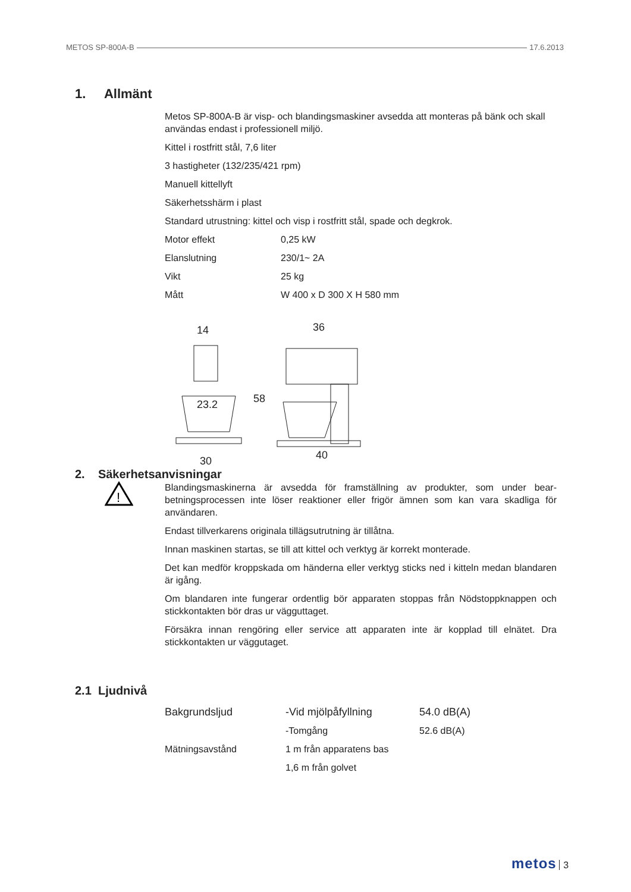METOS SP-800A-B 17.6.2013
1. Allmänt
Metos SP-800A-B är visp- och blandingsmaskiner avsedda att monteras på bänk och skall användas endast i professionell miljö.
Kittel i rostfritt stål, 7,6 liter
3 hastigheter (132/235/421 rpm)
Manuell kittellyft
Säkerhetsshärm i plast
Standard utrustning: kittel och visp i rostfritt stål, spade och degkrok.
| Motor effekt | 0,25 kW |
| Elanslutning | 230/1~ 2A |
| Vikt | 25 kg |
| Mått | W 400 x D 300 X H 580 mm |
14
23.2
30
36
58
40
2. Säkerhetsanvisningar
!
Blandingsmaskinerna är avsedda för framställning av produkter, som under bear-betningsprocessen inte löser reaktioner eller frigör ämnen som kan vara skadliga för användaren.
Endast tillverkarens originala tillägsutrutning är tillåtna.
Innan maskinen startas, se till att kittel och verktyg är korrekt monterade.
Det kan medför kroppskada om händerna eller verktyg sticks ned i kitteln medan blandaren är igång.
Om blandaren inte fungerar ordentlig bör apparaten stoppas från Nödstoppknappen och stickkontakten bör dras ur vägguttaget.
Försäkra innan rengöring eller service att apparaten inte är kopplad till elnätet. Dra stickkontakten ur väggutaget.
2.1 Ljudnivå
| Bakgrundsljud | -Vid mjölpåfyllning | 54.0 dB(A) |
| | -Tomgång | 52.6 dB(A) |
| Mätningsavstånd | 1 m från apparatens bas | |
| | 1,6 m från golvet | |
metos 3